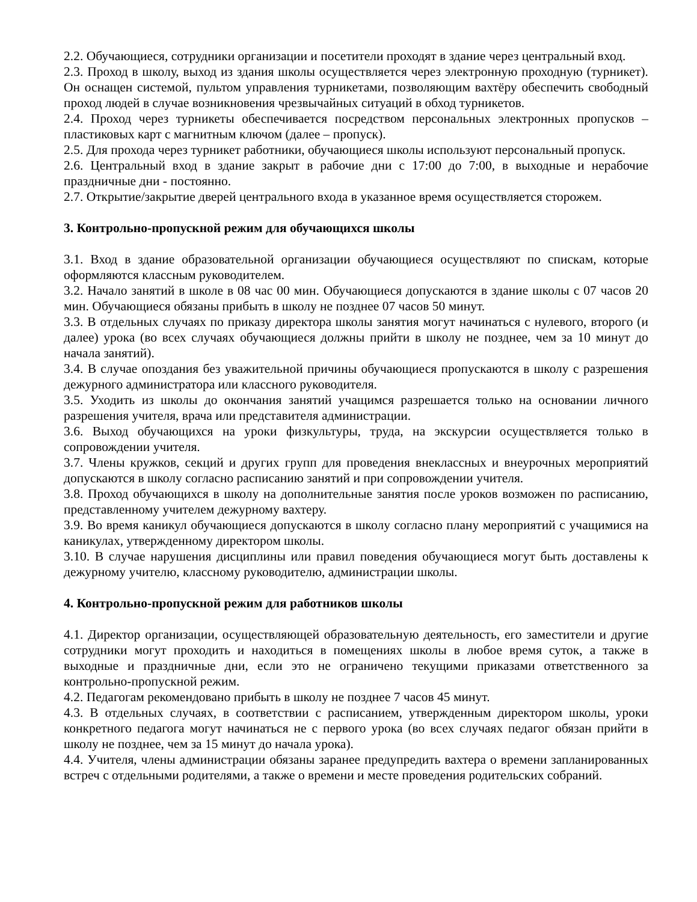2.2. Обучающиеся, сотрудники организации и посетители проходят в здание через центральный вход.
2.3. Проход в школу, выход из здания школы осуществляется через электронную проходную (турникет). Он оснащен системой, пультом управления турникетами, позволяющим вахтёру обеспечить свободный проход людей в случае возникновения чрезвычайных ситуаций в обход турникетов.
2.4. Проход через турникеты обеспечивается посредством персональных электронных пропусков – пластиковых карт с магнитным ключом (далее – пропуск).
2.5. Для прохода через турникет работники, обучающиеся школы используют персональный пропуск.
2.6. Центральный вход в здание закрыт в рабочие дни с 17:00 до 7:00, в выходные и нерабочие праздничные дни - постоянно.
2.7. Открытие/закрытие дверей центрального входа в указанное время осуществляется сторожем.
3. Контрольно-пропускной режим для обучающихся школы
3.1. Вход в здание образовательной организации обучающиеся осуществляют по спискам, которые оформляются классным руководителем.
3.2. Начало занятий в школе в 08 час 00 мин. Обучающиеся допускаются в здание школы с 07 часов 20 мин. Обучающиеся обязаны прибыть в школу не позднее 07 часов 50 минут.
3.3. В отдельных случаях по приказу директора школы занятия могут начинаться с нулевого, второго (и далее) урока (во всех случаях обучающиеся должны прийти в школу не позднее, чем за 10 минут до начала занятий).
3.4. В случае опоздания без уважительной причины обучающиеся пропускаются в школу с разрешения дежурного администратора или классного руководителя.
3.5. Уходить из школы до окончания занятий учащимся разрешается только на основании личного разрешения учителя, врача или представителя администрации.
3.6. Выход обучающихся на уроки физкультуры, труда, на экскурсии осуществляется только в сопровождении учителя.
3.7. Члены кружков, секций и других групп для проведения внеклассных и внеурочных мероприятий допускаются в школу согласно расписанию занятий и при сопровождении учителя.
3.8. Проход обучающихся в школу на дополнительные занятия после уроков возможен по расписанию, представленному учителем дежурному вахтеру.
3.9. Во время каникул обучающиеся допускаются в школу согласно плану мероприятий с учащимися на каникулах, утвержденному директором школы.
3.10. В случае нарушения дисциплины или правил поведения обучающиеся могут быть доставлены к дежурному учителю, классному руководителю, администрации школы.
4. Контрольно-пропускной режим для работников школы
4.1. Директор организации, осуществляющей образовательную деятельность, его заместители и другие сотрудники могут проходить и находиться в помещениях школы в любое время суток, а также в выходные и праздничные дни, если это не ограничено текущими приказами ответственного за контрольно-пропускной режим.
4.2. Педагогам рекомендовано прибыть в школу не позднее 7 часов 45 минут.
4.3. В отдельных случаях, в соответствии с расписанием, утвержденным директором школы, уроки конкретного педагога могут начинаться не с первого урока (во всех случаях педагог обязан прийти в школу не позднее, чем за 15 минут до начала урока).
4.4. Учителя, члены администрации обязаны заранее предупредить вахтера о времени запланированных встреч с отдельными родителями, а также о времени и месте проведения родительских собраний.